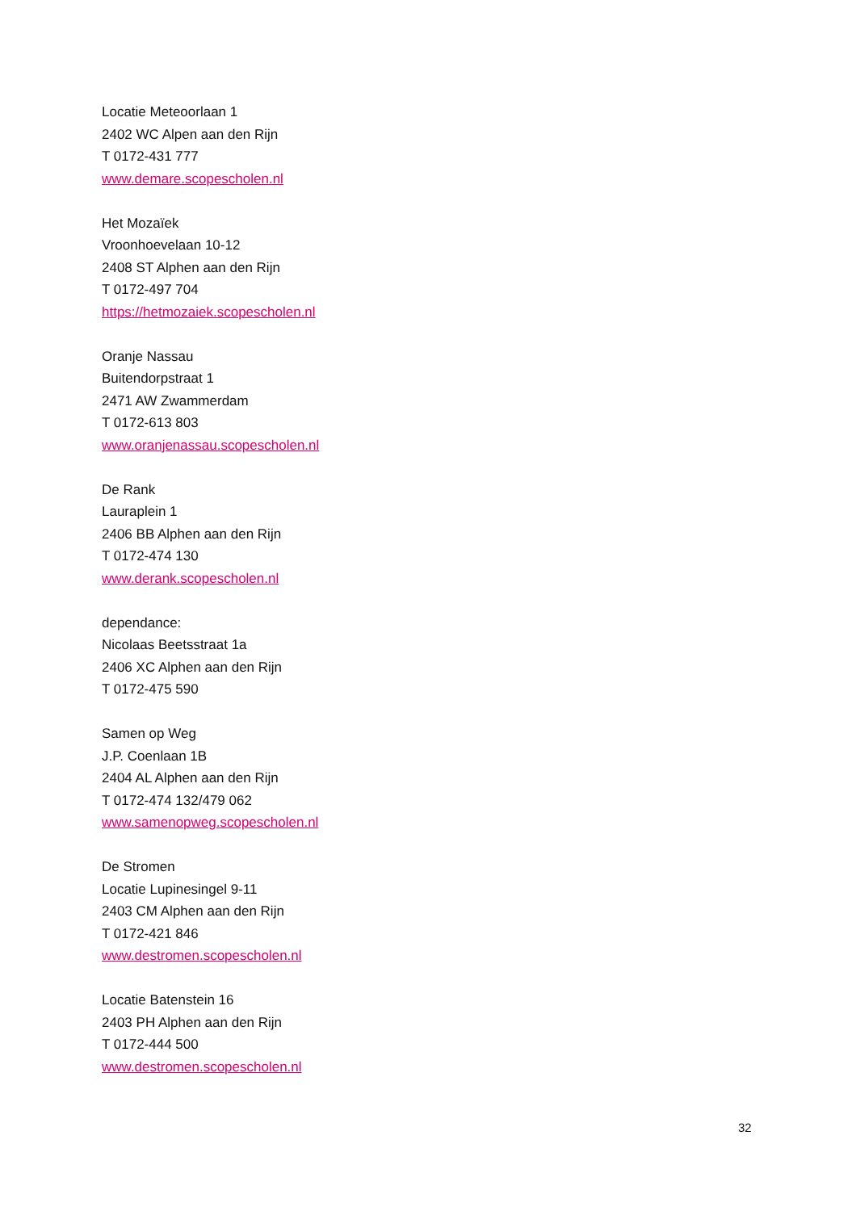Locatie Meteoorlaan 1
2402 WC Alpen aan den Rijn
T 0172-431 777
www.demare.scopescholen.nl
Het Mozaïek
Vroonhoevelaan 10-12
2408 ST Alphen aan den Rijn
T 0172-497 704
https://hetmozaiek.scopescholen.nl
Oranje Nassau
Buitendorpstraat 1
2471 AW Zwammerdam
T 0172-613 803
www.oranjenassau.scopescholen.nl
De Rank
Lauraplein 1
2406 BB Alphen aan den Rijn
T 0172-474 130
www.derank.scopescholen.nl
dependance:
Nicolaas Beetsstraat 1a
2406 XC Alphen aan den Rijn
T 0172-475 590
Samen op Weg
J.P. Coenlaan 1B
2404 AL Alphen aan den Rijn
T 0172-474 132/479 062
www.samenopweg.scopescholen.nl
De Stromen
Locatie Lupinesingel 9-11
2403 CM Alphen aan den Rijn
T 0172-421 846
www.destromen.scopescholen.nl
Locatie Batenstein 16
2403 PH Alphen aan den Rijn
T 0172-444 500
www.destromen.scopescholen.nl
32